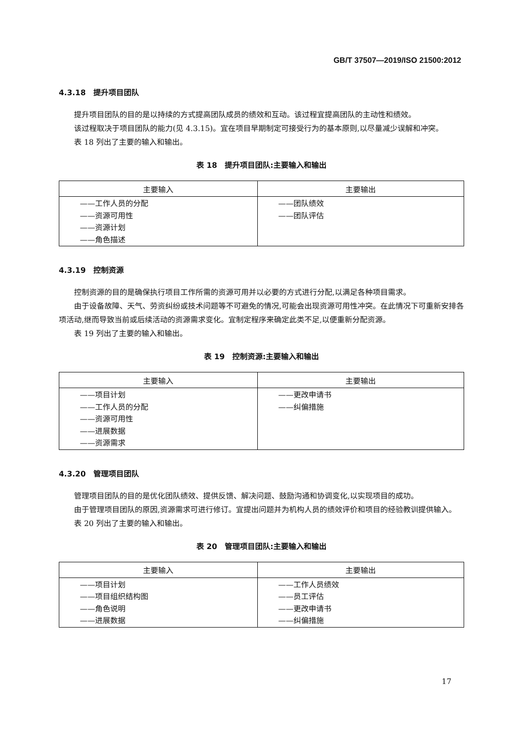GB/T 37507—2019/ISO 21500:2012
4.3.18　提升项目团队
提升项目团队的目的是以持续的方式提高团队成员的绩效和互动。该过程宜提高团队的主动性和绩效。
该过程取决于项目团队的能力(见 4.3.15)。宜在项目早期制定可接受行为的基本原则,以尽量减少误解和冲突。
表 18 列出了主要的输入和输出。
表 18　提升项目团队:主要输入和输出
| 主要输入 | 主要输出 |
| --- | --- |
| ——工作人员的分配 ——资源可用性 ——资源计划 ——角色描述 | ——团队绩效 ——团队评估 |
4.3.19　控制资源
控制资源的目的是确保执行项目工作所需的资源可用并以必要的方式进行分配,以满足各种项目需求。
由于设备故障、天气、劳资纠纷或技术问题等不可避免的情况,可能会出现资源可用性冲突。在此情况下可重新安排各项活动,继而导致当前或后续活动的资源需求变化。宜制定程序来确定此类不足,以便重新分配资源。
表 19 列出了主要的输入和输出。
表 19　控制资源:主要输入和输出
| 主要输入 | 主要输出 |
| --- | --- |
| ——项目计划 ——工作人员的分配 ——资源可用性 ——进展数据 ——资源需求 | ——更改申请书 ——纠偏措施 |
4.3.20　管理项目团队
管理项目团队的目的是优化团队绩效、提供反馈、解决问题、鼓励沟通和协调变化,以实现项目的成功。
由于管理项目团队的原因,资源需求可进行修订。宜提出问题并为机构人员的绩效评价和项目的经验教训提供输入。
表 20 列出了主要的输入和输出。
表 20　管理项目团队:主要输入和输出
| 主要输入 | 主要输出 |
| --- | --- |
| ——项目计划 ——项目组织结构图 ——角色说明 ——进展数据 | ——工作人员绩效 ——员工评估 ——更改申请书 ——纠偏措施 |
17